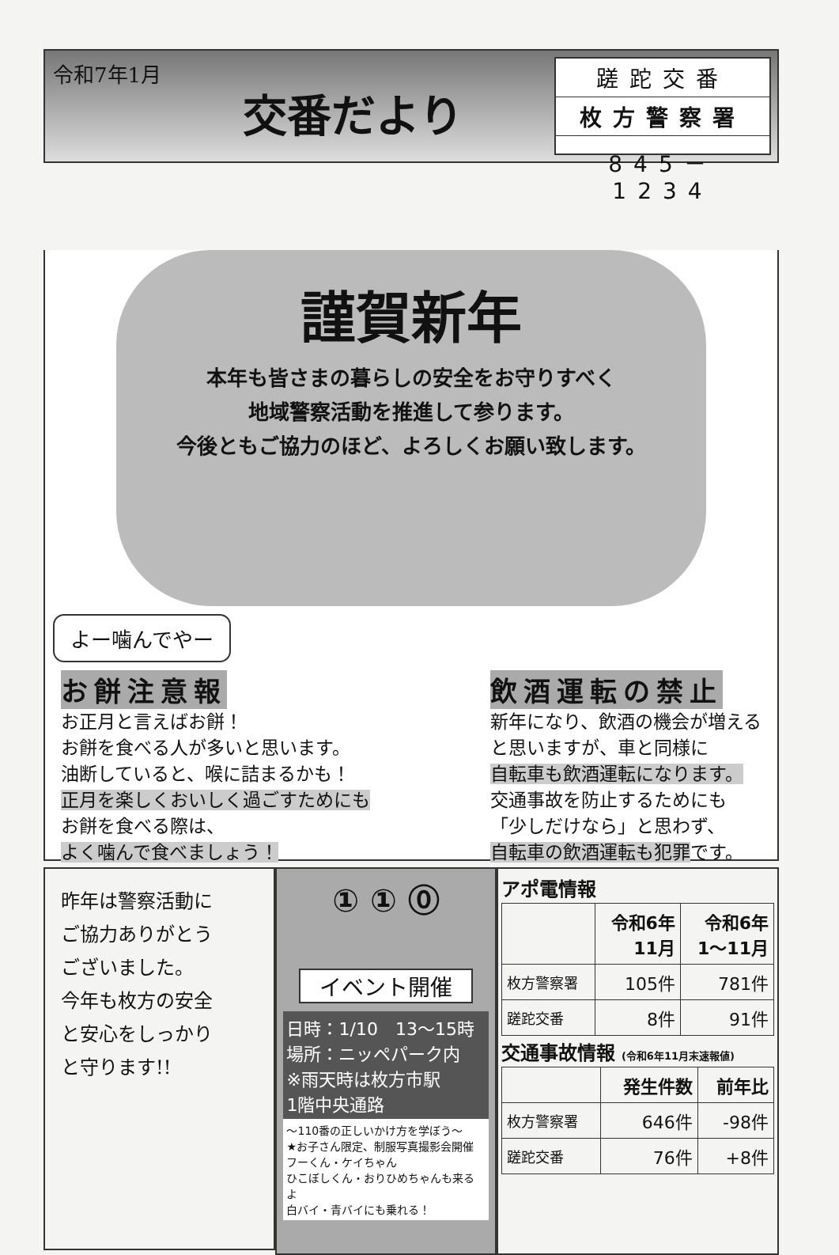令和7年1月
交番だより
蹉跎交番
枚方警察署
845－1234
謹賀新年
本年も皆さまの暮らしの安全をお守りすべく
地域警察活動を推進して参ります。
今後ともご協力のほど、よろしくお願い致します。
よー噛んでやー
お餅注意報
お正月と言えばお餅！
お餅を食べる人が多いと思います。
油断していると、喉に詰まるかも！
正月を楽しくおいしく過ごすためにも
お餅を食べる際は、
よく噛んで食べましょう！
飲酒運転の禁止
新年になり、飲酒の機会が増える
と思いますが、車と同様に
自転車も飲酒運転になります。
交通事故を防止するためにも
「少しだけなら」と思わず、
自転車の飲酒運転も犯罪です。
昨年は警察活動に
ご協力ありがとう
ございました。
今年も枚方の安全
と安心をしっかり
と守ります!!
① ① ⓪
イベント開催
日時：1/10　13～15時
場所：ニッペパーク内
※雨天時は枚方市駅
1階中央通路
～110番の正しいかけ方を学ぼう～
★お子さん限定、制服写真撮影会開催
フーくん・ケイちゃん
ひこぼしくん・おりひめちゃんも来るよ
白バイ・青バイにも乗れる！
アポ電情報
| | 令和6年 11月 | 令和6年 1～11月 |
| --- | --- | --- |
| 枚方警察署 | 105件 | 781件 |
| 蹉跎交番 | 8件 | 91件 |
交通事故情報 (令和6年11月末速報値)
| | 発生件数 | 前年比 |
| --- | --- | --- |
| 枚方警察署 | 646件 | -98件 |
| 蹉跎交番 | 76件 | +8件 |